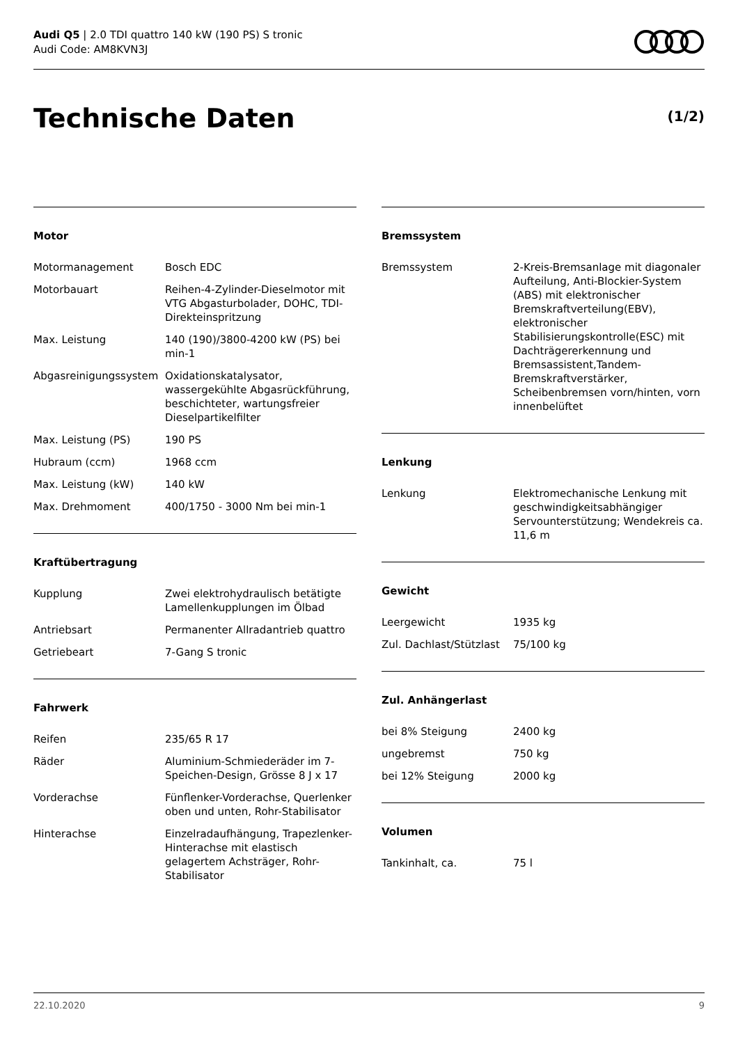Audi Q5 | 2.0 TDI quattro 140 kW (190 PS) S tronic
Audi Code: AM8KVN3J
Technische Daten (1/2)
Motor
| Motormanagement | Bosch EDC |
| Motorbauart | Reihen-4-Zylinder-Dieselmotor mit VTG Abgasturbolader, DOHC, TDI-Direkteinspritzung |
| Max. Leistung | 140 (190)/3800-4200 kW (PS) bei min-1 |
| Abgasreinigungssystem | Oxidationskatalysator, wassergekühlte Abgasrückführung, beschichteter, wartungsfreier Dieselpartikelfilter |
| Max. Leistung (PS) | 190 PS |
| Hubraum (ccm) | 1968 ccm |
| Max. Leistung (kW) | 140 kW |
| Max. Drehmoment | 400/1750 - 3000 Nm bei min-1 |
Kraftübertragung
| Kupplung | Zwei elektrohydraulisch betätigte Lamellenkupplungen im Ölbad |
| Antriebsart | Permanenter Allradantrieb quattro |
| Getriebeart | 7-Gang S tronic |
Fahrwerk
| Reifen | 235/65 R 17 |
| Räder | Aluminium-Schmiederäder im 7-Speichen-Design, Grösse 8 J x 17 |
| Vorderachse | Fünflenker-Vorderachse, Querlenker oben und unten, Rohr-Stabilisator |
| Hinterachse | Einzelradaufhängung, Trapezlenker-Hinterachse mit elastisch gelagertem Achsträger, Rohr-Stabilisator |
Bremssystem
| Bremssystem | 2-Kreis-Bremsanlage mit diagonaler Aufteilung, Anti-Blockier-System (ABS) mit elektronischer Bremskraftverteilung(EBV), elektronischer Stabilisierungskontrolle(ESC) mit Dachträgererkennung und Bremsassistent,Tandem-Bremskraftverstärker, Scheibenbremsen vorn/hinten, vorn innenbelüftet |
Lenkung
| Lenkung | Elektromechanische Lenkung mit geschwindigkeitsabhängiger Servounterstützung; Wendekreis ca. 11,6 m |
Gewicht
| Leergewicht | 1935 kg |
| Zul. Dachlast/Stützlast | 75/100 kg |
Zul. Anhängerlast
| bei 8% Steigung | 2400 kg |
| ungebremst | 750 kg |
| bei 12% Steigung | 2000 kg |
Volumen
| Tankinhalt, ca. | 75 l |
22.10.2020 9